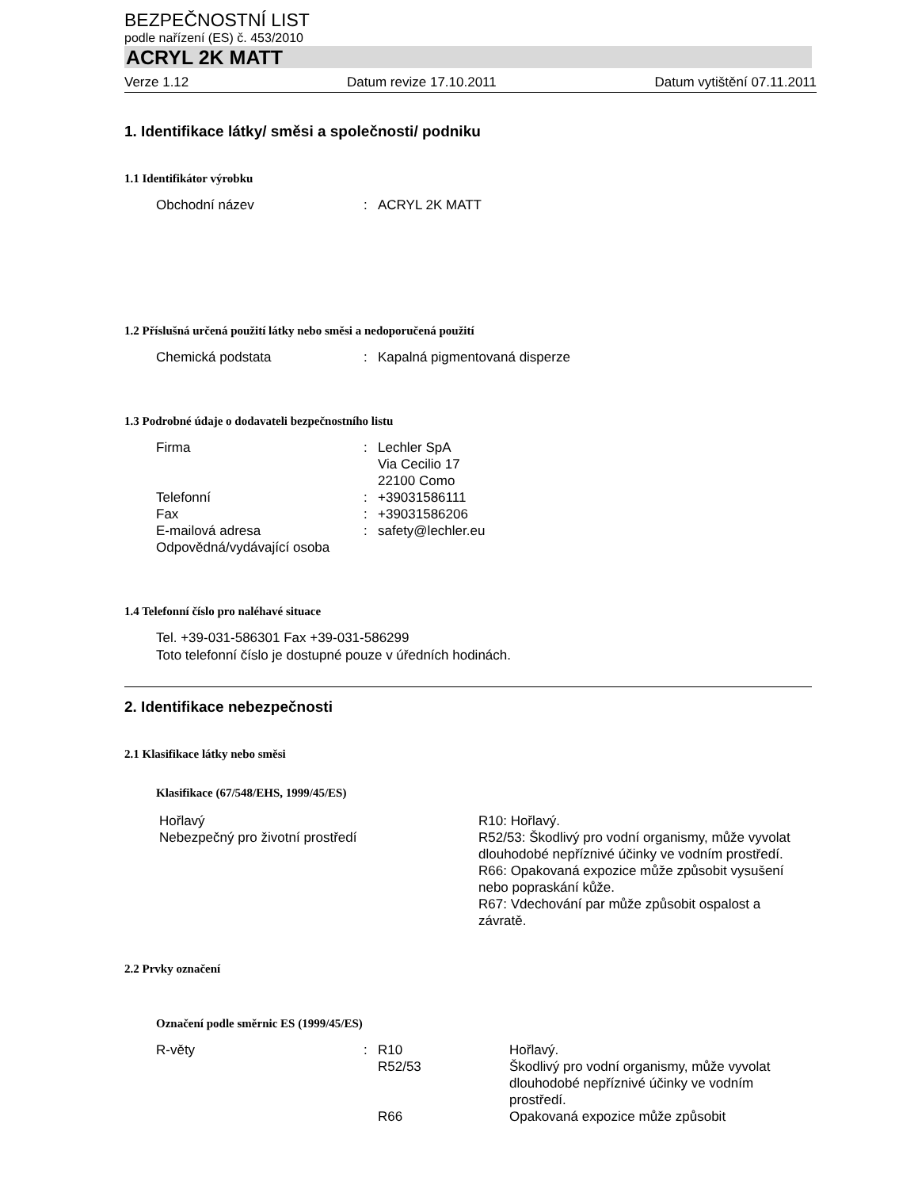BEZPEČNOSTNÍ LIST
podle nařízení (ES) č. 453/2010
ACRYL 2K MATT
Verze 1.12 Datum revize 17.10.2011 Datum vytištění 07.11.2011
1. Identifikace látky/ směsi a společnosti/ podniku
1.1 Identifikátor výrobku
Obchodní název : ACRYL 2K MATT
1.2 Příslušná určená použití látky nebo směsi a nedoporučená použití
Chemická podstata : Kapalná pigmentovaná disperze
1.3 Podrobné údaje o dodavateli bezpečnostního listu
Firma : Lechler SpA
Via Cecilio 17
22100 Como
Telefonní : +39031586111
Fax : +39031586206
E-mailová adresa : safety@lechler.eu
Odpovědná/vydávající osoba
1.4 Telefonní číslo pro naléhavé situace
Tel. +39-031-586301 Fax +39-031-586299
Toto telefonní číslo je dostupné pouze v úředních hodinách.
2. Identifikace nebezpečnosti
2.1 Klasifikace látky nebo směsi
Klasifikace (67/548/EHS, 1999/45/ES)
Hořlavý R10: Hořlavý.
Nebezpečný pro životní prostředí R52/53: Škodlivý pro vodní organismy, může vyvolat dlouhodobé nepříznivé účinky ve vodním prostředí.
R66: Opakovaná expozice může způsobit vysušení nebo popraskání kůže.
R67: Vdechování par může způsobit ospalost a závratě.
2.2 Prvky označení
Označení podle směrnic ES (1999/45/ES)
R-věty : R10 Hořlavý.
R52/53 Škodlivý pro vodní organismy, může vyvolat dlouhodobé nepříznivé účinky ve vodním prostředí.
R66 Opakovaná expozice může způsobit